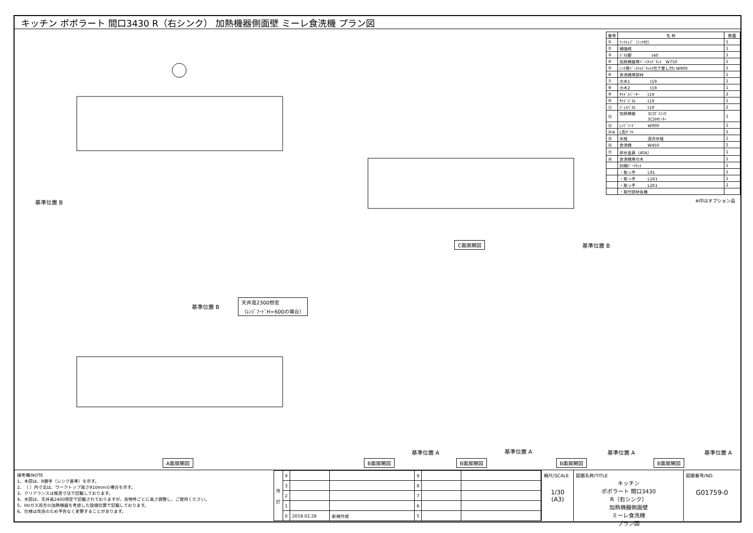キッチン ポポラート 間口3430 R（右シンク） 加熱機器側面壁 ミーレ食洗機 プラン図
A面展開図 B面展開図 B面展開図 B面展開図 B面展開図
C面展開図
天井高2300想定
（ﾚﾝｼﾞﾌｰﾄﾞH=600の場合）
基準位置 B
基準位置 B
基準位置 B
基準位置 A 基準位置 A 基準位置 A 基準位置 A
| 番号 | 名 称 | 数量 |
| --- | --- | --- |
| ① | ﾜｰｸﾄｯﾌﾟ（ｼﾝｸ付） | 1 |
| ② | 補強桟 | 1 |
| ③ | ﾊﾟﾈﾙ脚 t40 | 1 |
| ④ | 加熱機器用ﾍﾞｰｽｷｬﾋﾞﾈｯﾄ W750 | 1 |
| ⑤ | ｼﾝｸ用ﾍﾞｰｽｷｬﾋﾞﾈｯﾄ(包丁差し付) W900 | 1 |
| ⑥ | 食洗機用部材 | 1 |
| ⑦ | 巾木1 t19 | 1 |
| ⑧ | 巾木2 t19 | 1 |
| ⑨ | ｻｲﾄﾞｽﾍﾟｰｻｰ t19 | 2 |
| ⑩ | ｻｲﾄﾞﾊﾟﾈﾙ t19 | 1 |
| ⑪ | ﾊﾞｯｸﾊﾟﾈﾙ t19 | 2 |
| ⑫ | 加熱機器 3口ｶﾞｽｺﾝﾛ 3口IHﾋｰﾀｰ | 1 |
| ⑬ | ﾚﾝｼﾞﾌｰﾄﾞ W900 | 1 |
| ⑭※ | L型ﾀﾞｸﾄ | 1 |
| ⑮ | 水栓 混合水栓 | 1 |
| ⑯ | 食洗機 W450 | 1 |
| ⑰ | 排水金具（40A） | 1 |
| ⑱ | 食洗機用巾木 | 1 |
| | 別梱ﾊﾟｰﾂｾｯﾄ | 1 |
| | ・取っ手 L91 | 1 |
| | ・取っ手 L161 | 1 |
| | ・取っ手 L261 | 2 |
| | ・取付部材各種 | |
※印はオプション品
備考欄/NOTE
1、本図は、R勝手（シンク基準）を示す。
2、（ ）内寸法は、ワークトップ高さ910mmの場合を示す。
3、クリアランスは推奨寸法で記載しております。
4、本図は、天井高2400想定で記載されておりますが、各物件ごとに高さ調整し、ご使用ください。
5、IH/ガス両方の加熱機器を考慮した設備位置で記載しております。
6、仕様は改良のため予告なく変更することがあります。
| 改 訂 | 4 | | | 9 | | |
| | 3 | | | 8 | | |
| | 2 | | | 7 | | |
| | 1 | | | 6 | | |
| | 0 | 2018.02.28 | 新規作成 | 5 | | |
縮尺/SCALE
1/30
(A3)
図面名称/TITLE
キッチン
ポポラート 間口3430
R（右シンク）
加熱機器側面壁
ミーレ食洗機
プラン図
図面番号/NO.
G01759-0